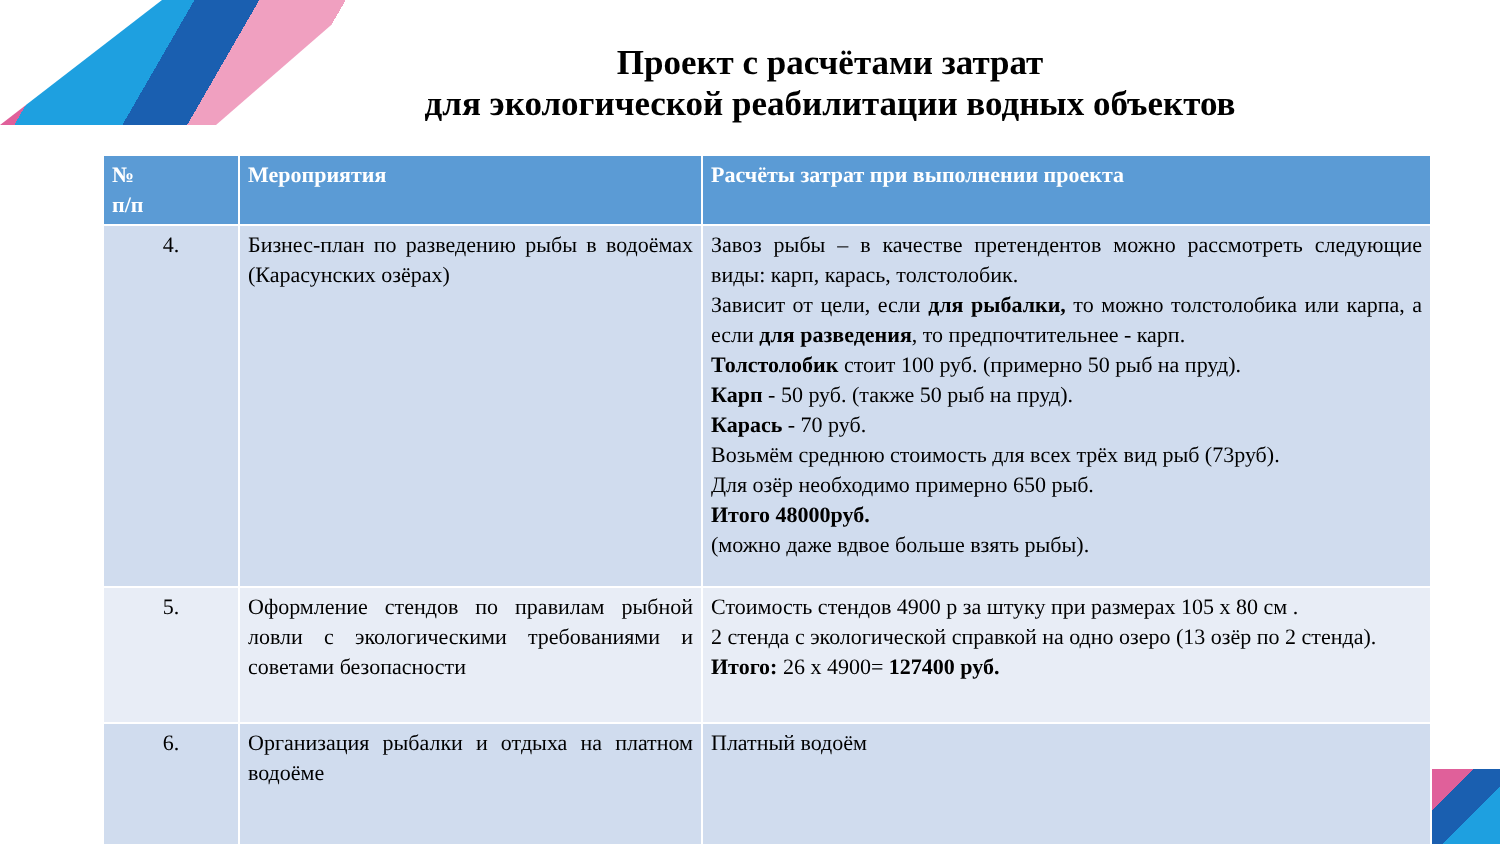Проект с расчётами затрат
для экологической реабилитации водных объектов
| № п/п | Мероприятия | Расчёты затрат при выполнении проекта |
| --- | --- | --- |
| 4. | Бизнес-план по разведению рыбы в водоёмах (Карасунских озёрах) | Завоз рыбы – в качестве претендентов можно рассмотреть следующие виды: карп, карась, толстолобик. Зависит от цели, если для рыбалки, то можно толстолобика или карпа, а если для разведения , то предпочтительнее - карп. Толстолобик стоит 100 руб. (примерно 50 рыб на пруд). Карп - 50 руб. (также 50 рыб на пруд). Карась - 70 руб. Возьмём среднюю стоимость для всех трёх вид рыб (73руб). Для озёр необходимо примерно 650 рыб. Итого 48000руб. (можно даже вдвое больше взять рыбы). |
| 5. | Оформление стендов по правилам рыбной ловли с экологическими требованиями и советами безопасности | Стоимость стендов 4900 р за штуку при размерах 105 х 80 см . 2 стенда с экологической справкой на одно озеро (13 озёр по 2 стенда). Итого: 26 х 4900= 127400 руб. |
| 6. | Организация рыбалки и отдыха на платном водоёме | Платный водоём |